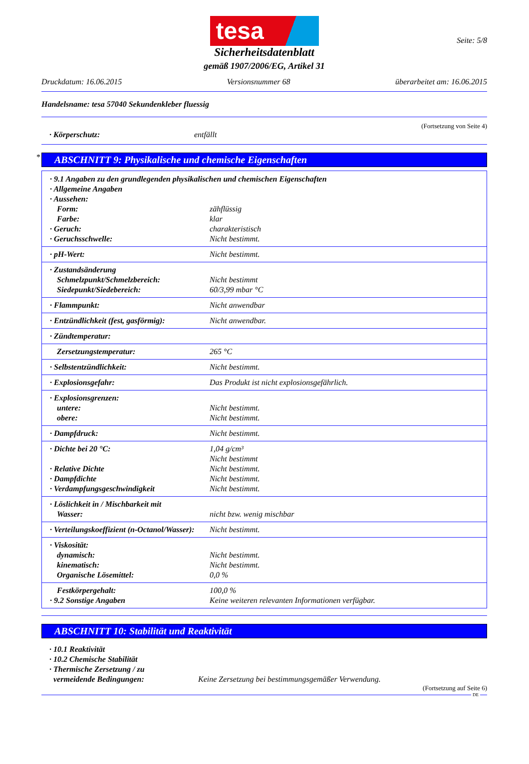tesa
Seite: 5/8
Sicherheitsdatenblatt
gemäß 1907/2006/EG, Artikel 31
Druckdatum: 16.06.2015 Versionsnummer 68 überarbeitet am: 16.06.2015
Handelsname: tesa 57040 Sekundenkleber fluessig
(Fortsetzung von Seite 4)
· Körperschutz: entfällt
*
ABSCHNITT 9: Physikalische und chemische Eigenschaften
| · 9.1 Angaben zu den grundlegenden physikalischen und chemischen Eigenschaften | |
| · Allgemeine Angaben | |
| · Aussehen: | |
| Form: | zähflüssig |
| Farbe: | klar |
| · Geruch: | charakteristisch |
| · Geruchsschwelle: | Nicht bestimmt. |
| · pH-Wert: | Nicht bestimmt. |
| · Zustandsänderung | |
| Schmelzpunkt/Schmelzbereich: | Nicht bestimmt |
| Siedepunkt/Siedebereich: | 60/3,99 mbar °C |
| · Flammpunkt: | Nicht anwendbar |
| · Entzündlichkeit (fest, gasförmig): | Nicht anwendbar. |
| · Zündtemperatur: | |
| Zersetzungstemperatur: | 265 °C |
| · Selbstentzündlichkeit: | Nicht bestimmt. |
| · Explosionsgefahr: | Das Produkt ist nicht explosionsgefährlich. |
| · Explosionsgrenzen: | |
| untere: | Nicht bestimmt. |
| obere: | Nicht bestimmt. |
| · Dampfdruck: | Nicht bestimmt. |
| · Dichte bei 20 °C: | 1,04 g/cm³ |
| | Nicht bestimmt |
| · Relative Dichte | Nicht bestimmt. |
| · Dampfdichte | Nicht bestimmt. |
| · Verdampfungsgeschwindigkeit | Nicht bestimmt. |
| · Löslichkeit in / Mischbarkeit mit | |
| Wasser: | nicht bzw. wenig mischbar |
| · Verteilungskoeffizient (n-Octanol/Wasser): | Nicht bestimmt. |
| · Viskosität: | |
| dynamisch: | Nicht bestimmt. |
| kinematisch: | Nicht bestimmt. |
| Organische Lösemittel: | 0,0 % |
| Festkörpergehalt: | 100,0 % |
| · 9.2 Sonstige Angaben | Keine weiteren relevanten Informationen verfügbar. |
ABSCHNITT 10: Stabilität und Reaktivität
· 10.1 Reaktivität
· 10.2 Chemische Stabilität
· Thermische Zersetzung / zu
vermeidende Bedingungen: Keine Zersetzung bei bestimmungsgemäßer Verwendung.
(Fortsetzung auf Seite 6)
DE